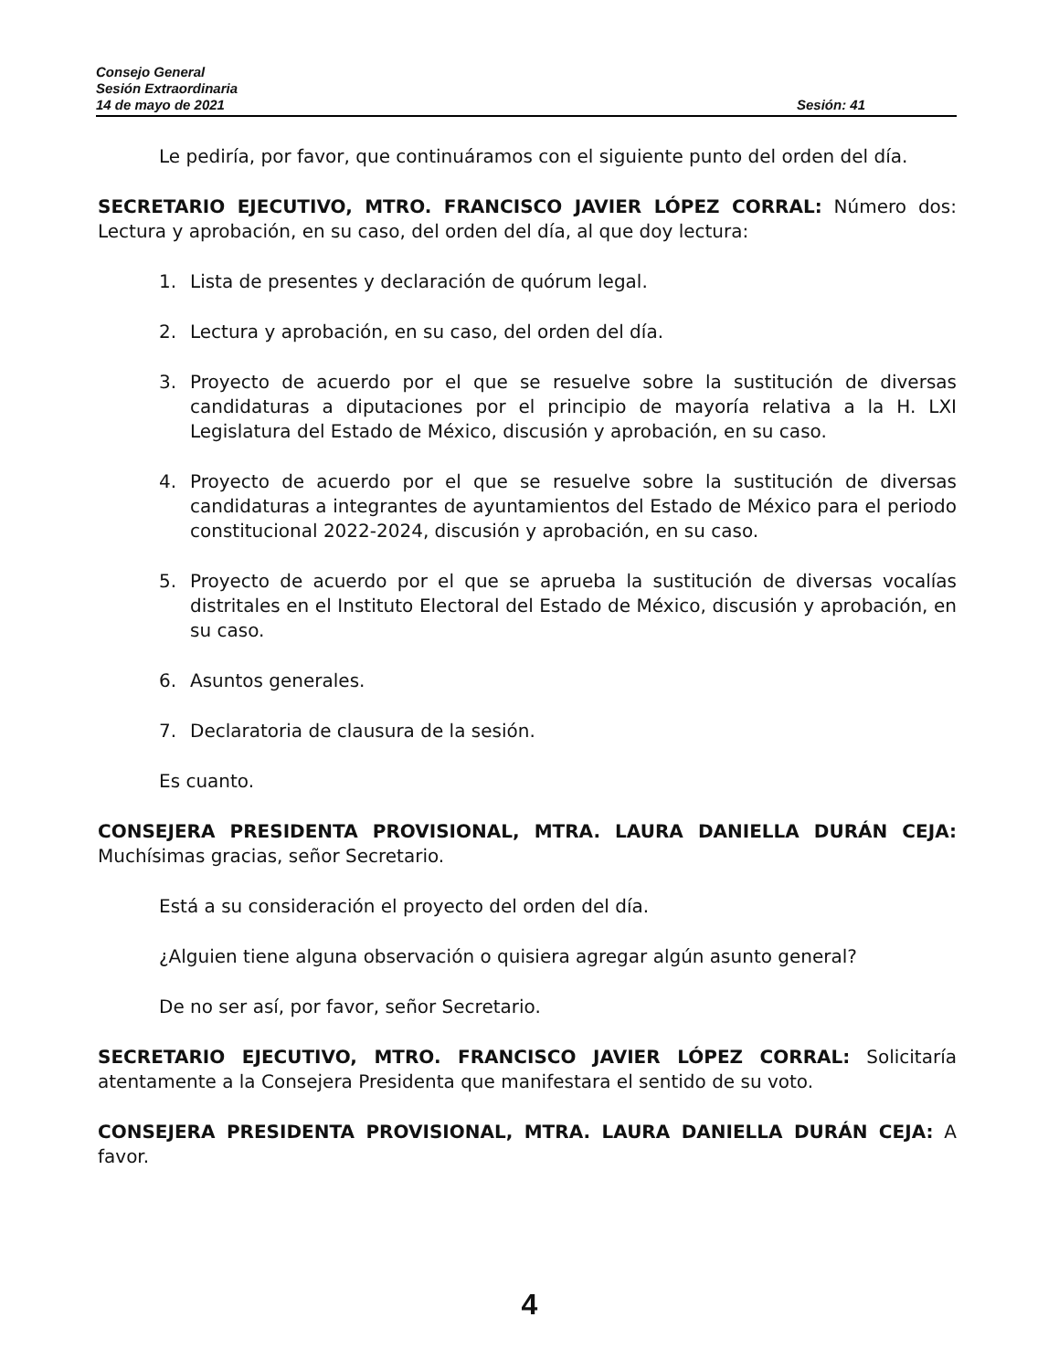Consejo General
Sesión Extraordinaria
14 de mayo de 2021 Sesión: 41
Le pediría, por favor, que continuáramos con el siguiente punto del orden del día.
SECRETARIO EJECUTIVO, MTRO. FRANCISCO JAVIER LÓPEZ CORRAL: Número dos: Lectura y aprobación, en su caso, del orden del día, al que doy lectura:
1. Lista de presentes y declaración de quórum legal.
2. Lectura y aprobación, en su caso, del orden del día.
3. Proyecto de acuerdo por el que se resuelve sobre la sustitución de diversas candidaturas a diputaciones por el principio de mayoría relativa a la H. LXI Legislatura del Estado de México, discusión y aprobación, en su caso.
4. Proyecto de acuerdo por el que se resuelve sobre la sustitución de diversas candidaturas a integrantes de ayuntamientos del Estado de México para el periodo constitucional 2022-2024, discusión y aprobación, en su caso.
5. Proyecto de acuerdo por el que se aprueba la sustitución de diversas vocalías distritales en el Instituto Electoral del Estado de México, discusión y aprobación, en su caso.
6. Asuntos generales.
7. Declaratoria de clausura de la sesión.
Es cuanto.
CONSEJERA PRESIDENTA PROVISIONAL, MTRA. LAURA DANIELLA DURÁN CEJA: Muchísimas gracias, señor Secretario.
Está a su consideración el proyecto del orden del día.
¿Alguien tiene alguna observación o quisiera agregar algún asunto general?
De no ser así, por favor, señor Secretario.
SECRETARIO EJECUTIVO, MTRO. FRANCISCO JAVIER LÓPEZ CORRAL: Solicitaría atentamente a la Consejera Presidenta que manifestara el sentido de su voto.
CONSEJERA PRESIDENTA PROVISIONAL, MTRA. LAURA DANIELLA DURÁN CEJA: A favor.
4